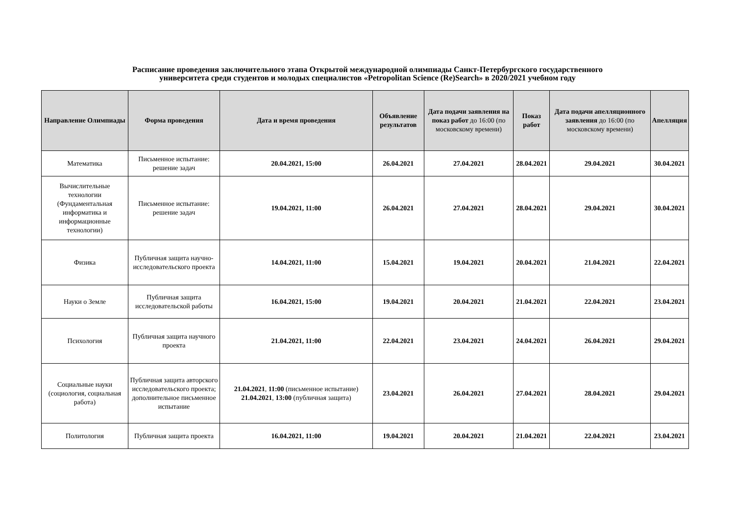Расписание проведения заключительного этапа Открытой международной олимпиады Санкт-Петербургского государственного
университета среди студентов и молодых специалистов «Petropolitan Science (Re)Search» в 2020/2021 учебном году
| Направление Олимпиады | Форма проведения | Дата и время проведения | Объявление результатов | Дата подачи заявления на показ работ до 16:00 (по московскому времени) | Показ работ | Дата подачи апелляционного заявления до 16:00 (по московскому времени) | Апелляция |
| --- | --- | --- | --- | --- | --- | --- | --- |
| Математика | Письменное испытание: решение задач | 20.04.2021, 15:00 | 26.04.2021 | 27.04.2021 | 28.04.2021 | 29.04.2021 | 30.04.2021 |
| Вычислительные технологии (Фундаментальная информатика и информационные технологии) | Письменное испытание: решение задач | 19.04.2021, 11:00 | 26.04.2021 | 27.04.2021 | 28.04.2021 | 29.04.2021 | 30.04.2021 |
| Физика | Публичная защита научно-исследовательского проекта | 14.04.2021, 11:00 | 15.04.2021 | 19.04.2021 | 20.04.2021 | 21.04.2021 | 22.04.2021 |
| Науки о Земле | Публичная защита исследовательской работы | 16.04.2021, 15:00 | 19.04.2021 | 20.04.2021 | 21.04.2021 | 22.04.2021 | 23.04.2021 |
| Психология | Публичная защита научного проекта | 21.04.2021, 11:00 | 22.04.2021 | 23.04.2021 | 24.04.2021 | 26.04.2021 | 29.04.2021 |
| Социальные науки (социология, социальная работа) | Публичная защита авторского исследовательского проекта; дополнительное письменное испытание | 21.04.2021 , 11:00 (письменное испытание) 21.04.2021 , 13:00 (публичная защита) | 23.04.2021 | 26.04.2021 | 27.04.2021 | 28.04.2021 | 29.04.2021 |
| Политология | Публичная защита проекта | 16.04.2021, 11:00 | 19.04.2021 | 20.04.2021 | 21.04.2021 | 22.04.2021 | 23.04.2021 |